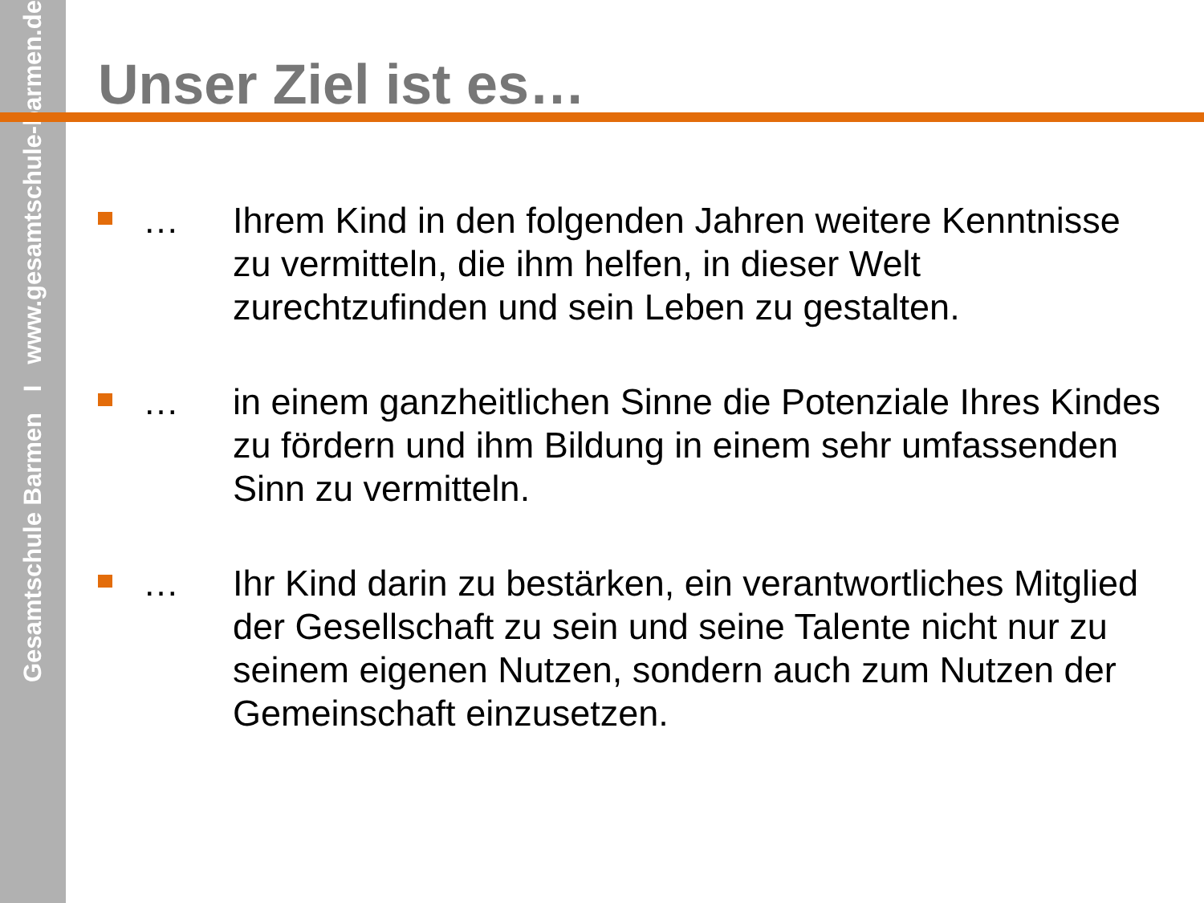Gesamtschule Barmen I www.gesamtschule-barmen.de
Unser Ziel ist es…
… Ihrem Kind in den folgenden Jahren weitere Kenntnisse zu vermitteln, die ihm helfen, in dieser Welt zurechtzufinden und sein Leben zu gestalten.
… in einem ganzheitlichen Sinne die Potenziale Ihres Kindes zu fördern und ihm Bildung in einem sehr umfassenden Sinn zu vermitteln.
… Ihr Kind darin zu bestärken, ein verantwortliches Mitglied der Gesellschaft zu sein und seine Talente nicht nur zu seinem eigenen Nutzen, sondern auch zum Nutzen der Gemeinschaft einzusetzen.